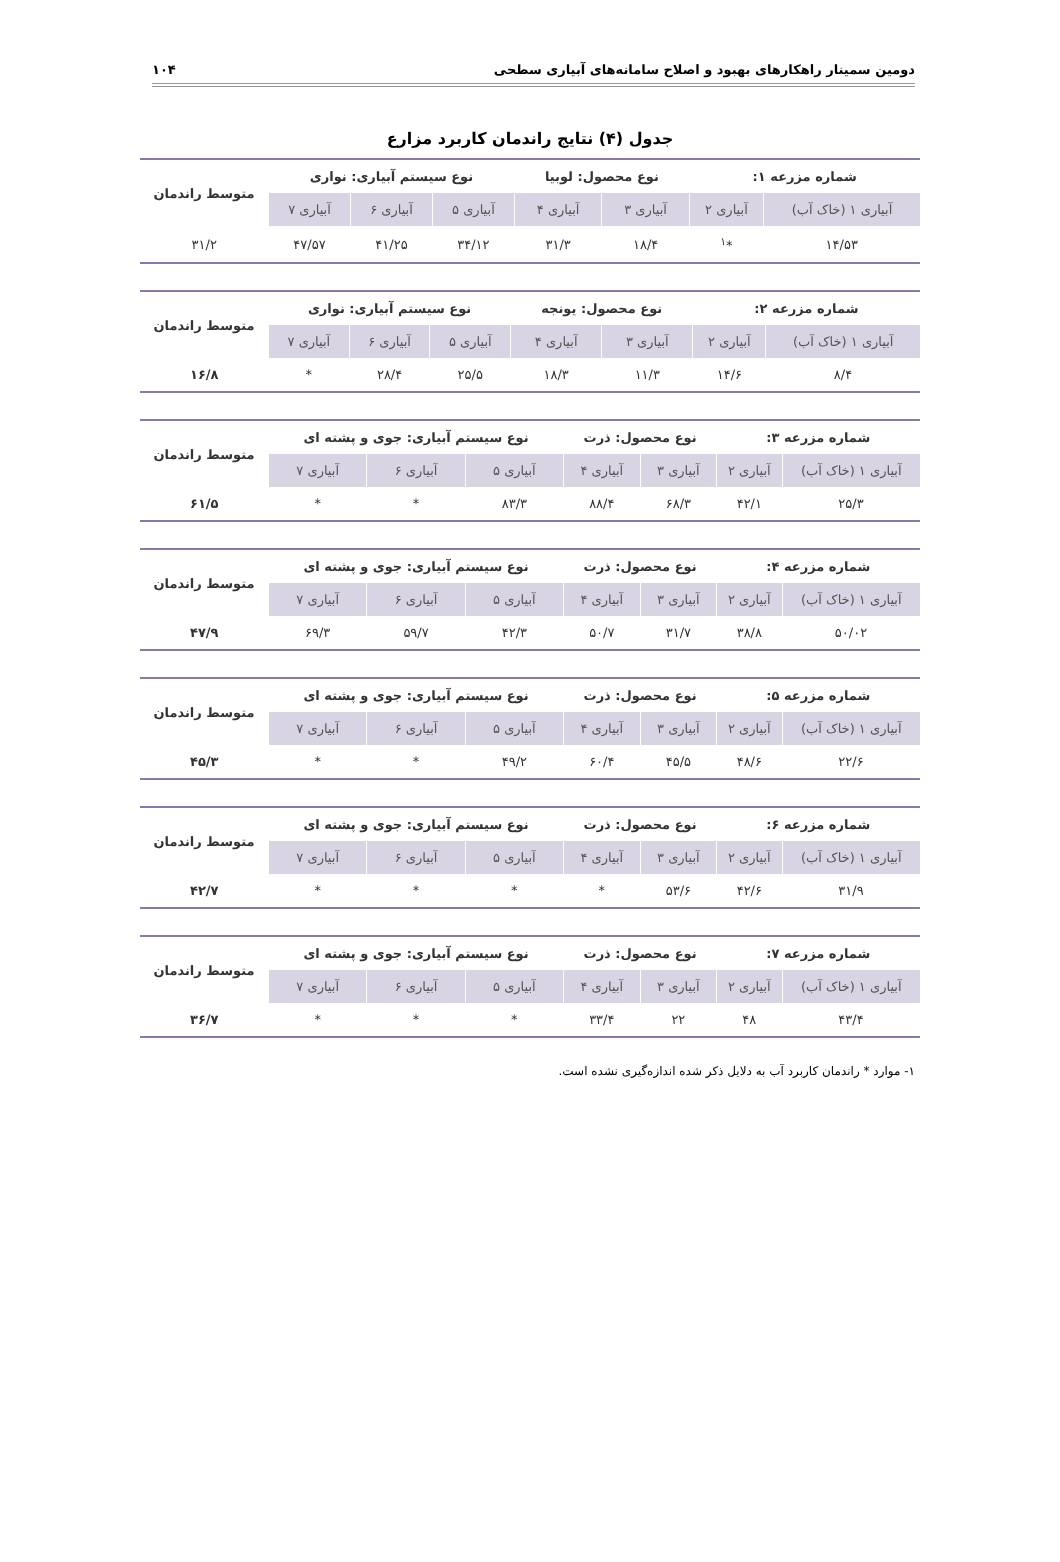دومین سمینار راهکارهای بهبود و اصلاح سامانه‌های آبیاری سطحی ۱۰۴
جدول (۴) نتایج راندمان کاربرد مزارع
| شماره مزرعه ۱: | | نوع محصول: لوبیا | | نوع سیستم آبیاری: نواری | | | متوسط راندمان |
| آبیاری ۱ (خاک آب) | آبیاری ۲ | آبیاری ۳ | آبیاری ۴ | آبیاری ۵ | آبیاری ۶ | آبیاری ۷ | |
| ۱۴/۵۳ | *<sup>۱</sup> | ۱۸/۴ | ۳۱/۳ | ۳۴/۱۲ | ۴۱/۲۵ | ۴۷/۵۷ | ۳۱/۲ |
| شماره مزرعه ۲: | | نوع محصول: یونجه | | نوع سیستم آبیاری: نواری | | | متوسط راندمان |
| آبیاری ۱ (خاک آب) | آبیاری ۲ | آبیاری ۳ | آبیاری ۴ | آبیاری ۵ | آبیاری ۶ | آبیاری ۷ | |
| ۸/۴ | ۱۴/۶ | ۱۱/۳ | ۱۸/۳ | ۲۵/۵ | ۲۸/۴ | * | ۱۶/۸ |
| شماره مزرعه ۳: | | نوع محصول: ذرت | | نوع سیستم آبیاری: جوی و پشته ای | | | متوسط راندمان |
| آبیاری ۱ (خاک آب) | آبیاری ۲ | آبیاری ۳ | آبیاری ۴ | آبیاری ۵ | آبیاری ۶ | آبیاری ۷ | |
| ۲۵/۳ | ۴۲/۱ | ۶۸/۳ | ۸۸/۴ | ۸۳/۳ | * | * | ۶۱/۵ |
| شماره مزرعه ۴: | | نوع محصول: ذرت | | نوع سیستم آبیاری: جوی و پشته ای | | | متوسط راندمان |
| آبیاری ۱ (خاک آب) | آبیاری ۲ | آبیاری ۳ | آبیاری ۴ | آبیاری ۵ | آبیاری ۶ | آبیاری ۷ | |
| ۵۰/۰۲ | ۳۸/۸ | ۳۱/۷ | ۵۰/۷ | ۴۲/۳ | ۵۹/۷ | ۶۹/۳ | ۴۷/۹ |
| شماره مزرعه ۵: | | نوع محصول: ذرت | | نوع سیستم آبیاری: جوی و پشته ای | | | متوسط راندمان |
| آبیاری ۱ (خاک آب) | آبیاری ۲ | آبیاری ۳ | آبیاری ۴ | آبیاری ۵ | آبیاری ۶ | آبیاری ۷ | |
| ۲۲/۶ | ۴۸/۶ | ۴۵/۵ | ۶۰/۴ | ۴۹/۲ | * | * | ۴۵/۳ |
| شماره مزرعه ۶: | | نوع محصول: ذرت | | نوع سیستم آبیاری: جوی و پشته ای | | | متوسط راندمان |
| آبیاری ۱ (خاک آب) | آبیاری ۲ | آبیاری ۳ | آبیاری ۴ | آبیاری ۵ | آبیاری ۶ | آبیاری ۷ | |
| ۳۱/۹ | ۴۲/۶ | ۵۳/۶ | * | * | * | * | ۴۲/۷ |
| شماره مزرعه ۷: | | نوع محصول: ذرت | | نوع سیستم آبیاری: جوی و پشته ای | | | متوسط راندمان |
| آبیاری ۱ (خاک آب) | آبیاری ۲ | آبیاری ۳ | آبیاری ۴ | آبیاری ۵ | آبیاری ۶ | آبیاری ۷ | |
| ۴۳/۴ | ۴۸ | ۲۲ | ۳۳/۴ | * | * | * | ۳۶/۷ |
۱- موارد * راندمان کاربرد آب به دلایل ذکر شده اندازه‌گیری نشده است.